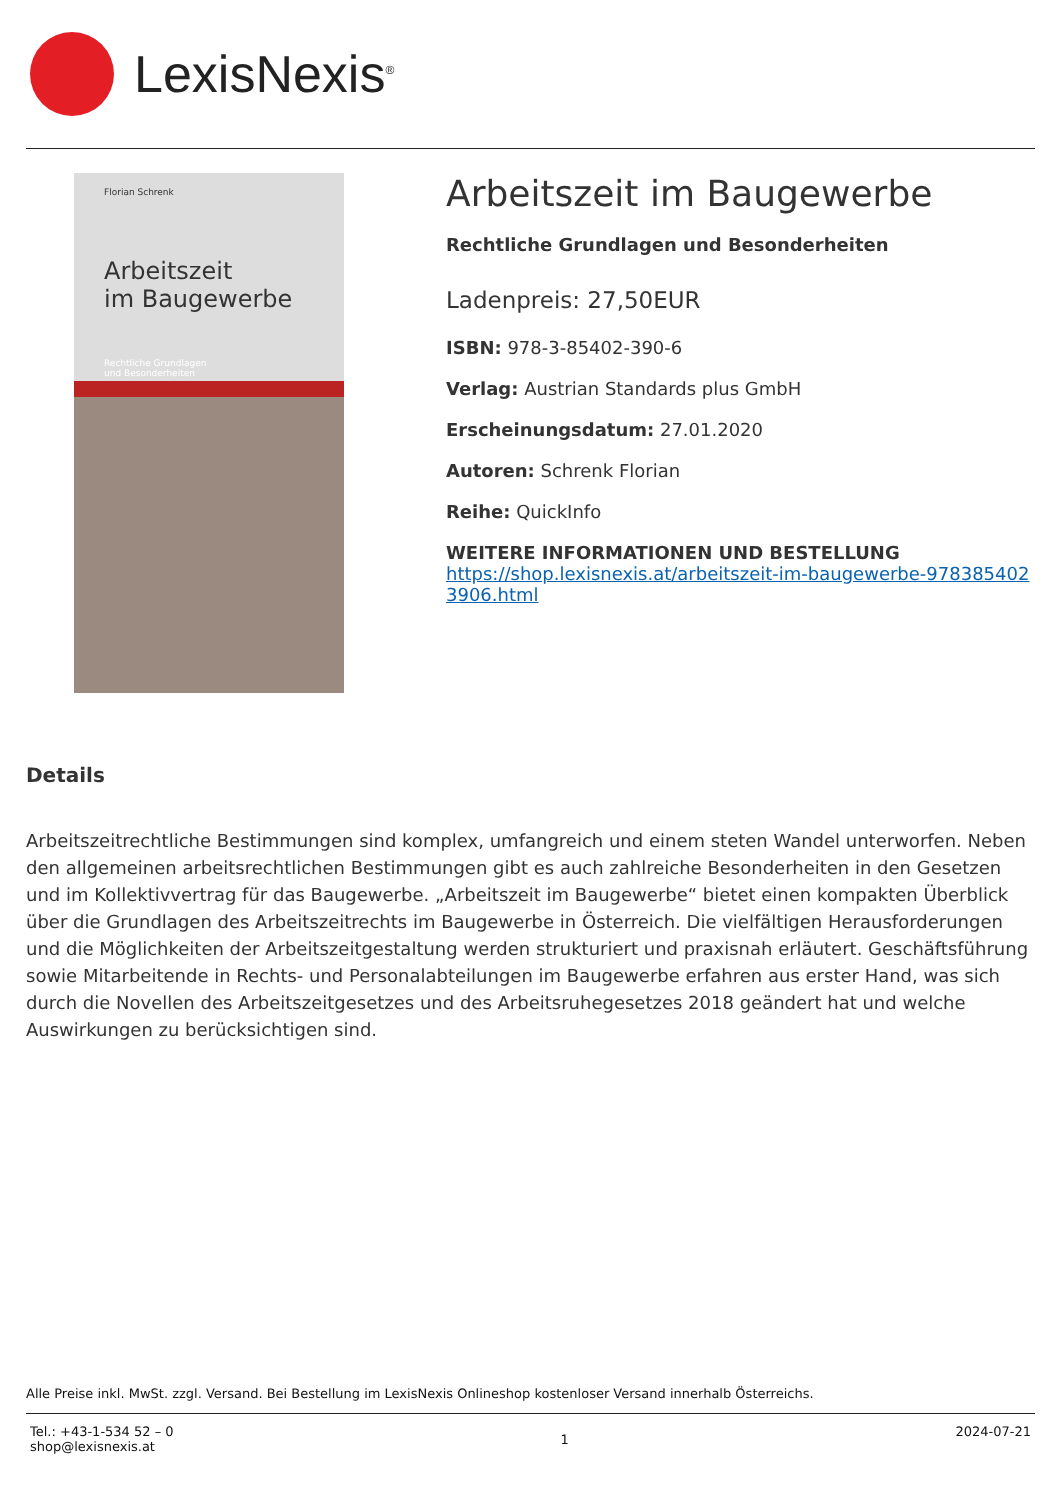LexisNexis<sup>®</sup>
Florian Schrenk
Arbeitszeit
im Baugewerbe
Rechtliche Grundlagen
und Besonderheiten
Arbeitszeit im Baugewerbe
Rechtliche Grundlagen und Besonderheiten
Ladenpreis: 27,50EUR
ISBN: 978-3-85402-390-6
Verlag: Austrian Standards plus GmbH
Erscheinungsdatum: 27.01.2020
Autoren: Schrenk Florian
Reihe: QuickInfo
WEITERE INFORMATIONEN UND BESTELLUNG
https://shop.lexisnexis.at/arbeitszeit-im-baugewerbe-9783854023906.html
Details
Arbeitszeitrechtliche Bestimmungen sind komplex, umfangreich und einem steten Wandel unterworfen. Neben den allgemeinen arbeitsrechtlichen Bestimmungen gibt es auch zahlreiche Besonderheiten in den Gesetzen und im Kollektivvertrag für das Baugewerbe. „Arbeitszeit im Baugewerbe“ bietet einen kompakten Überblick über die Grundlagen des Arbeitszeitrechts im Baugewerbe in Österreich. Die vielfältigen Herausforderungen und die Möglichkeiten der Arbeitszeitgestaltung werden strukturiert und praxisnah erläutert. Geschäftsführung sowie Mitarbeitende in Rechts- und Personalabteilungen im Baugewerbe erfahren aus erster Hand, was sich durch die Novellen des Arbeitszeitgesetzes und des Arbeitsruhegesetzes 2018 geändert hat und welche Auswirkungen zu berücksichtigen sind.
Alle Preise inkl. MwSt. zzgl. Versand. Bei Bestellung im LexisNexis Onlineshop kostenloser Versand innerhalb Österreichs.
Tel.: +43-1-534 52 – 0
shop@lexisnexis.at
1
2024-07-21